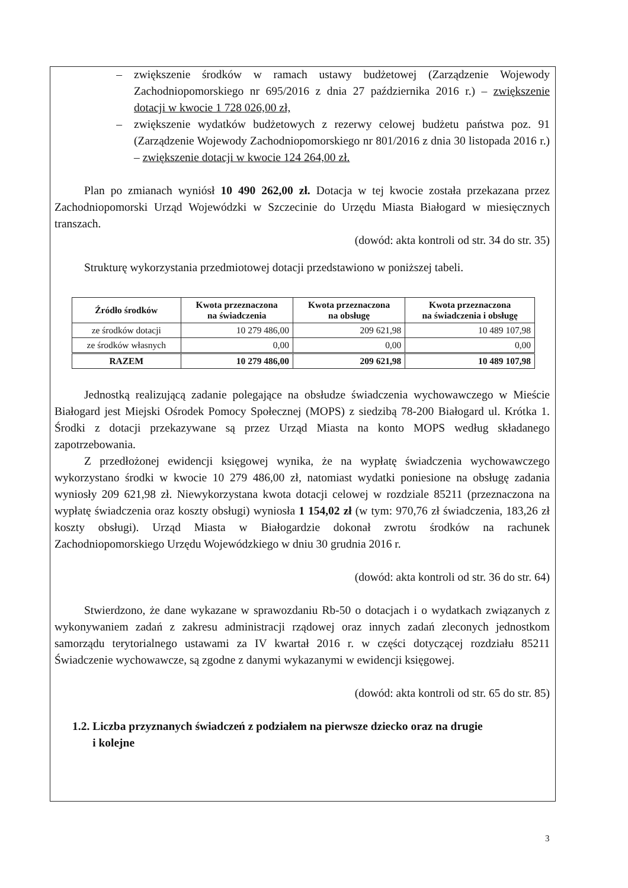– zwiększenie środków w ramach ustawy budżetowej (Zarządzenie Wojewody Zachodniopomorskiego nr 695/2016 z dnia 27 października 2016 r.) – zwiększenie dotacji w kwocie 1 728 026,00 zł,
– zwiększenie wydatków budżetowych z rezerwy celowej budżetu państwa poz. 91 (Zarządzenie Wojewody Zachodniopomorskiego nr 801/2016 z dnia 30 listopada 2016 r.) – zwiększenie dotacji w kwocie 124 264,00 zł.
Plan po zmianach wyniósł 10 490 262,00 zł. Dotacja w tej kwocie została przekazana przez Zachodniopomorski Urząd Wojewódzki w Szczecinie do Urzędu Miasta Białogard w miesięcznych transzach.
(dowód: akta kontroli od str. 34 do str. 35)
Strukturę wykorzystania przedmiotowej dotacji przedstawiono w poniższej tabeli.
| Źródło środków | Kwota przeznaczona na świadczenia | Kwota przeznaczona na obsługę | Kwota przeznaczona na świadczenia i obsługę |
| --- | --- | --- | --- |
| ze środków dotacji | 10 279 486,00 | 209 621,98 | 10 489 107,98 |
| ze środków własnych | 0,00 | 0,00 | 0,00 |
| RAZEM | 10 279 486,00 | 209 621,98 | 10 489 107,98 |
Jednostką realizującą zadanie polegające na obsłudze świadczenia wychowawczego w Mieście Białogard jest Miejski Ośrodek Pomocy Społecznej (MOPS) z siedzibą 78-200 Białogard ul. Krótka 1. Środki z dotacji przekazywane są przez Urząd Miasta na konto MOPS według składanego zapotrzebowania.
Z przedłożonej ewidencji księgowej wynika, że na wypłatę świadczenia wychowawczego wykorzystano środki w kwocie 10 279 486,00 zł, natomiast wydatki poniesione na obsługę zadania wyniosły 209 621,98 zł. Niewykorzystana kwota dotacji celowej w rozdziale 85211 (przeznaczona na wypłatę świadczenia oraz koszty obsługi) wyniosła 1 154,02 zł (w tym: 970,76 zł świadczenia, 183,26 zł koszty obsługi). Urząd Miasta w Białogardzie dokonał zwrotu środków na rachunek Zachodniopomorskiego Urzędu Wojewódzkiego w dniu 30 grudnia 2016 r.
(dowód: akta kontroli od str. 36 do str. 64)
Stwierdzono, że dane wykazane w sprawozdaniu Rb-50 o dotacjach i o wydatkach związanych z wykonywaniem zadań z zakresu administracji rządowej oraz innych zadań zleconych jednostkom samorządu terytorialnego ustawami za IV kwartał 2016 r. w części dotyczącej rozdziału 85211 Świadczenie wychowawcze, są zgodne z danymi wykazanymi w ewidencji księgowej.
(dowód: akta kontroli od str. 65 do str. 85)
1.2. Liczba przyznanych świadczeń z podziałem na pierwsze dziecko oraz na drugie
i kolejne
3